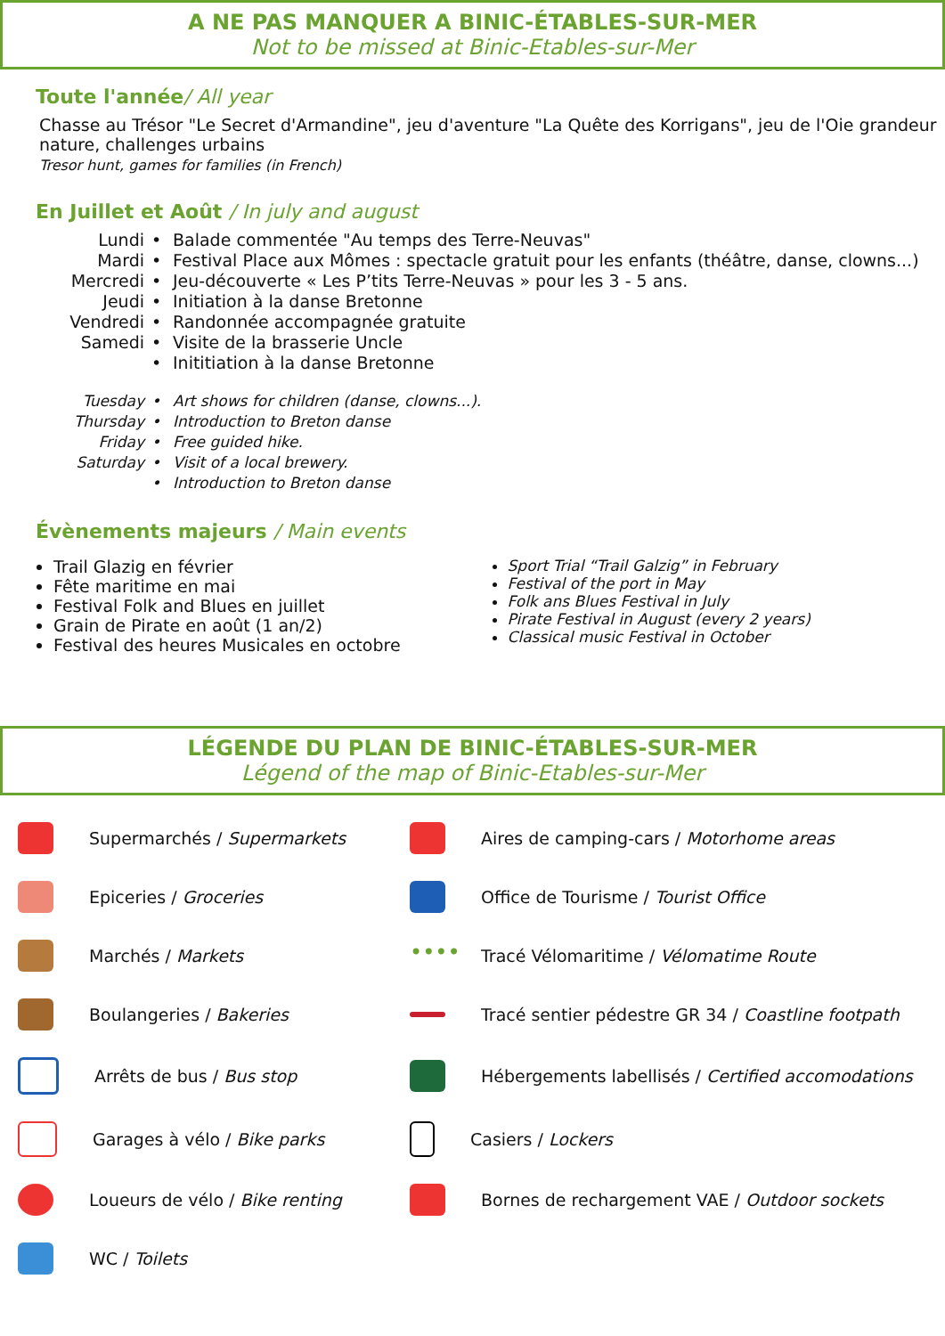A NE PAS MANQUER A BINIC-ÉTABLES-SUR-MER
Not to be missed at Binic-Etables-sur-Mer
Toute l'année/ All year
Chasse au Trésor "Le Secret d'Armandine", jeu d'aventure "La Quête des Korrigans", jeu de l'Oie grandeur nature, challenges urbains
Tresor hunt, games for families (in French)
En Juillet et Août / In july and august
Lundi • Balade commentée "Au temps des Terre-Neuvas" Mardi • Festival Place aux Mômes : spectacle gratuit pour les enfants (théâtre, danse, clowns...) Mercredi • Jeu-découverte « Les P’tits Terre-Neuvas » pour les 3 - 5 ans. Jeudi • Initiation à la danse Bretonne Vendredi • Randonnée accompagnée gratuite Samedi • Visite de la brasserie Uncle • Inititiation à la danse Bretonne
Tuesday • Art shows for children (danse, clowns...). Thursday • Introduction to Breton danse Friday • Free guided hike. Saturday • Visit of a local brewery. • Introduction to Breton danse
Évènements majeurs / Main events
Trail Glazig en février
Fête maritime en mai
Festival Folk and Blues en juillet
Grain de Pirate en août (1 an/2)
Festival des heures Musicales en octobre
Sport Trial “Trail Galzig” in February
Festival of the port in May
Folk ans Blues Festival in July
Pirate Festival in August (every 2 years)
Classical music Festival in October
LÉGENDE DU PLAN DE BINIC-ÉTABLES-SUR-MER
Légend of the map of Binic-Etables-sur-Mer
Supermarchés / Supermarkets
Aires de camping-cars / Motorhome areas
Epiceries / Groceries
Office de Tourisme / Tourist Office
Marchés / Markets
•••• Tracé Vélomaritime / Vélomatime Route
Boulangeries / Bakeries
Tracé sentier pédestre GR 34 / Coastline footpath
Arrêts de bus / Bus stop
Hébergements labellisés / Certified accomodations
Garages à vélo / Bike parks
Casiers / Lockers
Loueurs de vélo / Bike renting
Bornes de rechargement VAE / Outdoor sockets
WC / Toilets